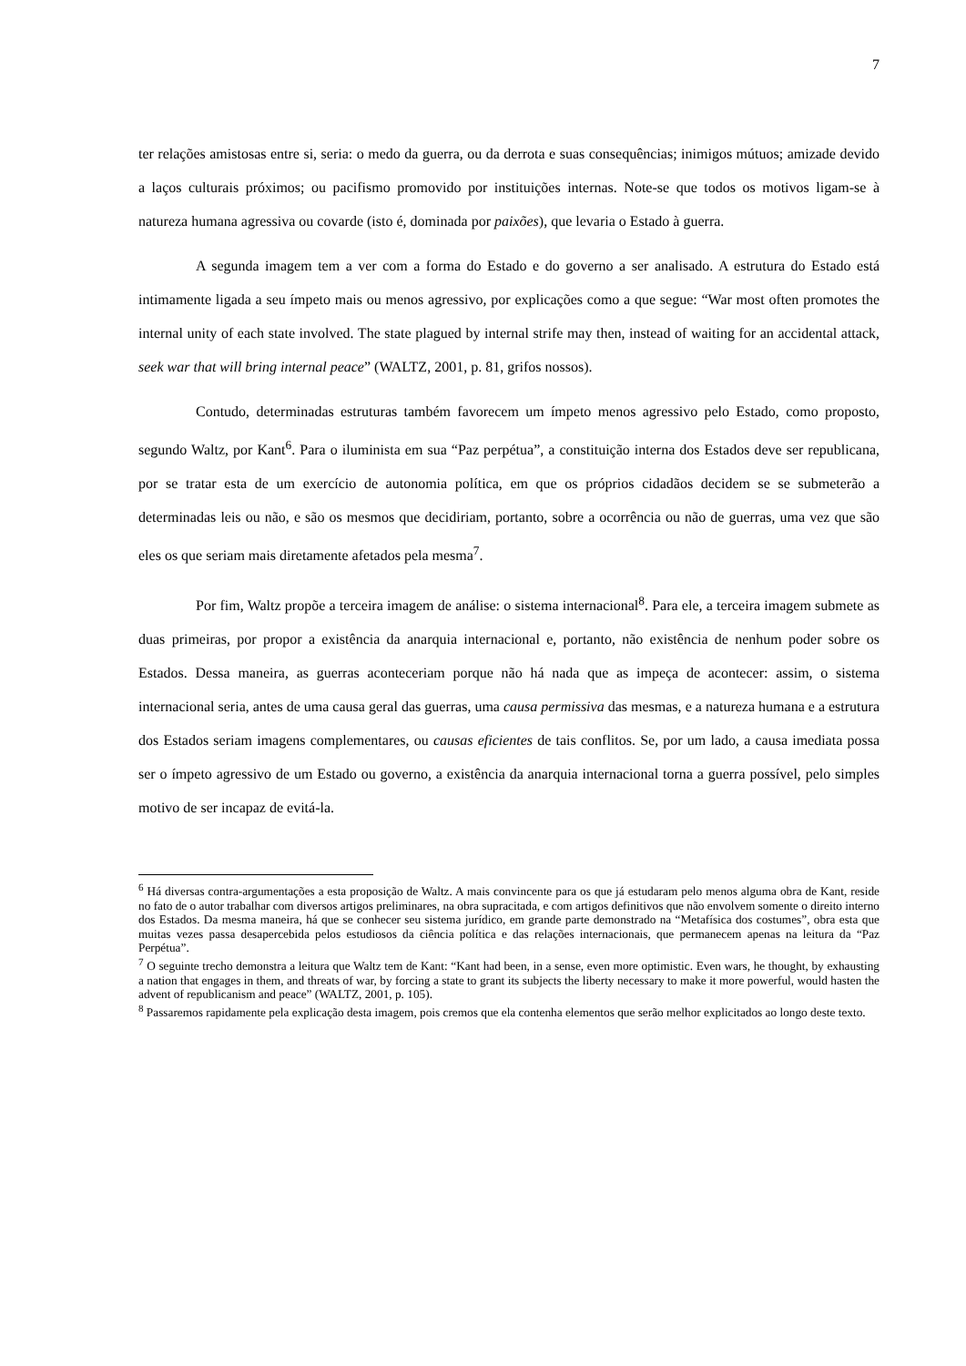7
ter relações amistosas entre si, seria: o medo da guerra, ou da derrota e suas consequências; inimigos mútuos; amizade devido a laços culturais próximos; ou pacifismo promovido por instituições internas. Note-se que todos os motivos ligam-se à natureza humana agressiva ou covarde (isto é, dominada por paixões), que levaria o Estado à guerra.
A segunda imagem tem a ver com a forma do Estado e do governo a ser analisado. A estrutura do Estado está intimamente ligada a seu ímpeto mais ou menos agressivo, por explicações como a que segue: “War most often promotes the internal unity of each state involved. The state plagued by internal strife may then, instead of waiting for an accidental attack, seek war that will bring internal peace” (WALTZ, 2001, p. 81, grifos nossos).
Contudo, determinadas estruturas também favorecem um ímpeto menos agressivo pelo Estado, como proposto, segundo Waltz, por Kant<sup>6</sup>. Para o iluminista em sua “Paz perpétua”, a constituição interna dos Estados deve ser republicana, por se tratar esta de um exercício de autonomia política, em que os próprios cidadãos decidem se se submeterão a determinadas leis ou não, e são os mesmos que decidiriam, portanto, sobre a ocorrência ou não de guerras, uma vez que são eles os que seriam mais diretamente afetados pela mesma<sup>7</sup>.
Por fim, Waltz propõe a terceira imagem de análise: o sistema internacional<sup>8</sup>. Para ele, a terceira imagem submete as duas primeiras, por propor a existência da anarquia internacional e, portanto, não existência de nenhum poder sobre os Estados. Dessa maneira, as guerras aconteceriam porque não há nada que as impeça de acontecer: assim, o sistema internacional seria, antes de uma causa geral das guerras, uma causa permissiva das mesmas, e a natureza humana e a estrutura dos Estados seriam imagens complementares, ou causas eficientes de tais conflitos. Se, por um lado, a causa imediata possa ser o ímpeto agressivo de um Estado ou governo, a existência da anarquia internacional torna a guerra possível, pelo simples motivo de ser incapaz de evitá-la.
<sup>6</sup> Há diversas contra-argumentações a esta proposição de Waltz. A mais convincente para os que já estudaram pelo menos alguma obra de Kant, reside no fato de o autor trabalhar com diversos artigos preliminares, na obra supracitada, e com artigos definitivos que não envolvem somente o direito interno dos Estados. Da mesma maneira, há que se conhecer seu sistema jurídico, em grande parte demonstrado na “Metafísica dos costumes”, obra esta que muitas vezes passa desapercebida pelos estudiosos da ciência política e das relações internacionais, que permanecem apenas na leitura da “Paz Perpétua”.
<sup>7</sup> O seguinte trecho demonstra a leitura que Waltz tem de Kant: “Kant had been, in a sense, even more optimistic. Even wars, he thought, by exhausting a nation that engages in them, and threats of war, by forcing a state to grant its subjects the liberty necessary to make it more powerful, would hasten the advent of republicanism and peace” (WALTZ, 2001, p. 105).
<sup>8</sup> Passaremos rapidamente pela explicação desta imagem, pois cremos que ela contenha elementos que serão melhor explicitados ao longo deste texto.